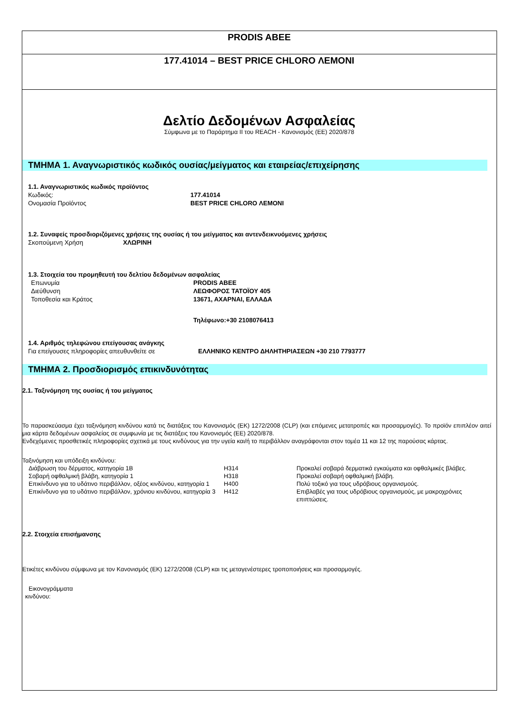PRODIS ABEE
177.41014 – BEST PRICE CHLORO ΛΕΜΟΝΙ
Δελτίο Δεδομένων Ασφαλείας
Σύμφωνα με το Παράρτημα II του REACH - Κανονισμός (ΕΕ) 2020/878
ΤΜΗΜΑ 1. Αναγνωριστικός κωδικός ουσίας/μείγματος και εταιρείας/επιχείρησης
1.1. Αναγνωριστικός κωδικός προϊόντος
Κωδικός: 177.41014
Ονομασία Προϊόντος BEST PRICE CHLORO ΛΕΜΟΝΙ
1.2. Συναφείς προσδιοριζόμενες χρήσεις της ουσίας ή του μείγματος και αντενδεικνυόμενες χρήσεις
Σκοπούμενη Χρήση ΧΛΩΡΙΝΗ
1.3. Στοιχεία του προμηθευτή του δελτίου δεδομένων ασφαλείας
Επωνυμία PRODIS ABEE
Διεύθυνση ΛΕΩΦΟΡΟΣ ΤΑΤΟΪΟΥ 405
Τοποθεσία και Κράτος 13671, ΑΧΑΡΝΑΙ, ΕΛΛΑΔΑ
Τηλέφωνο:+30 2108076413
1.4. Αριθμός τηλεφώνου επείγουσας ανάγκης
Για επείγουσες πληροφορίες απευθυνθείτε σε ΕΛΛΗΝΙΚΟ ΚΕΝΤΡΟ ΔΗΛΗΤΗΡΙΑΣΕΩΝ +30 210 7793777
ΤΜΗΜΑ 2. Προσδιορισμός επικινδυνότητας
2.1. Ταξινόμηση της ουσίας ή του μείγματος
Το παρασκεύασμα έχει ταξινόμηση κινδύνου κατά τις διατάξεις του Κανονισμός (ΕΚ) 1272/2008 (CLP) (και επόμενες μετατροπές και προσαρμογές). Το προϊόν επιπλέον αιτεί μια κάρτα δεδομένων ασφαλείας σε συμφωνία με τις διατάξεις του Κανονισμός (ΕΕ) 2020/878.
Ενδεχόμενες προσθετικές πληροφορίες σχετικά με τους κινδύνους για την υγεία και/ή το περιβάλλον αναγράφονται στον τομέα 11 και 12 της παρούσας κάρτας.
Ταξινόμηση και υπόδειξη κινδύνου:
| Διάβρωση του δέρματος, κατηγορία 1B | H314 | Προκαλεί σοβαρά δερματικά εγκαύματα και οφθαλμικές βλάβες. |
| Σοβαρή οφθαλμική βλάβη, κατηγορία 1 | H318 | Προκαλεί σοβαρή οφθαλμική βλάβη. |
| Επικίνδυνο για το υδάτινο περιβάλλον, οξέος κινδύνου, κατηγορία 1 | H400 | Πολύ τοξικό για τους υδρόβιους οργανισμούς. |
| Επικίνδυνο για το υδάτινο περιβάλλον, χρόνιου κινδύνου, κατηγορία 3 | H412 | Επιβλαβές για τους υδρόβιους οργανισμούς, με μακροχρόνιες επιπτώσεις. |
2.2. Στοιχεία επισήμανσης
Ετικέτες κινδύνου σύμφωνα με τον Κανονισμός (ΕΚ) 1272/2008 (CLP) και τις μεταγενέστερες τροποποιήσεις και προσαρμογές.
Εικονογράμματα κινδύνου: